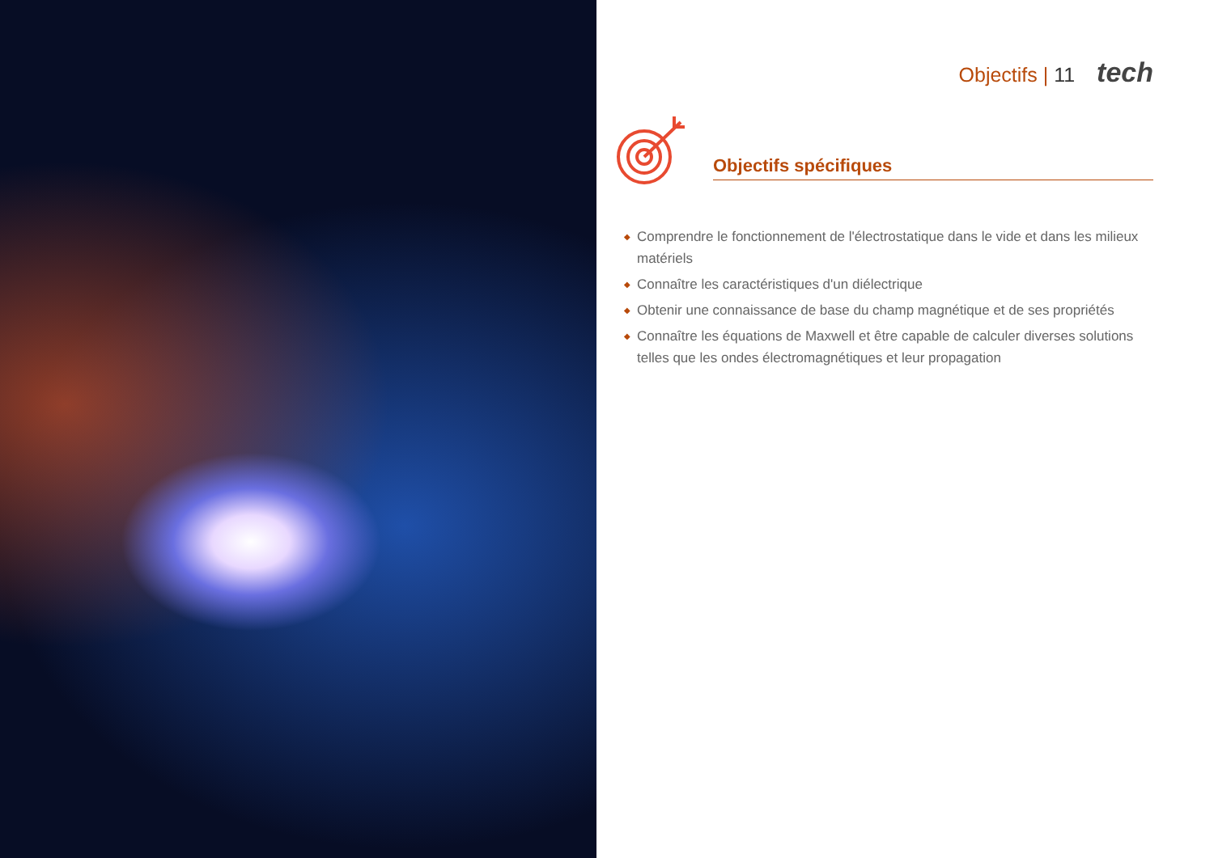Objectifs | 11 tech
Objectifs spécifiques
◆ Comprendre le fonctionnement de l'électrostatique dans le vide et dans les milieux matériels
◆ Connaître les caractéristiques d'un diélectrique
◆ Obtenir une connaissance de base du champ magnétique et de ses propriétés
◆ Connaître les équations de Maxwell et être capable de calculer diverses solutions telles que les ondes électromagnétiques et leur propagation